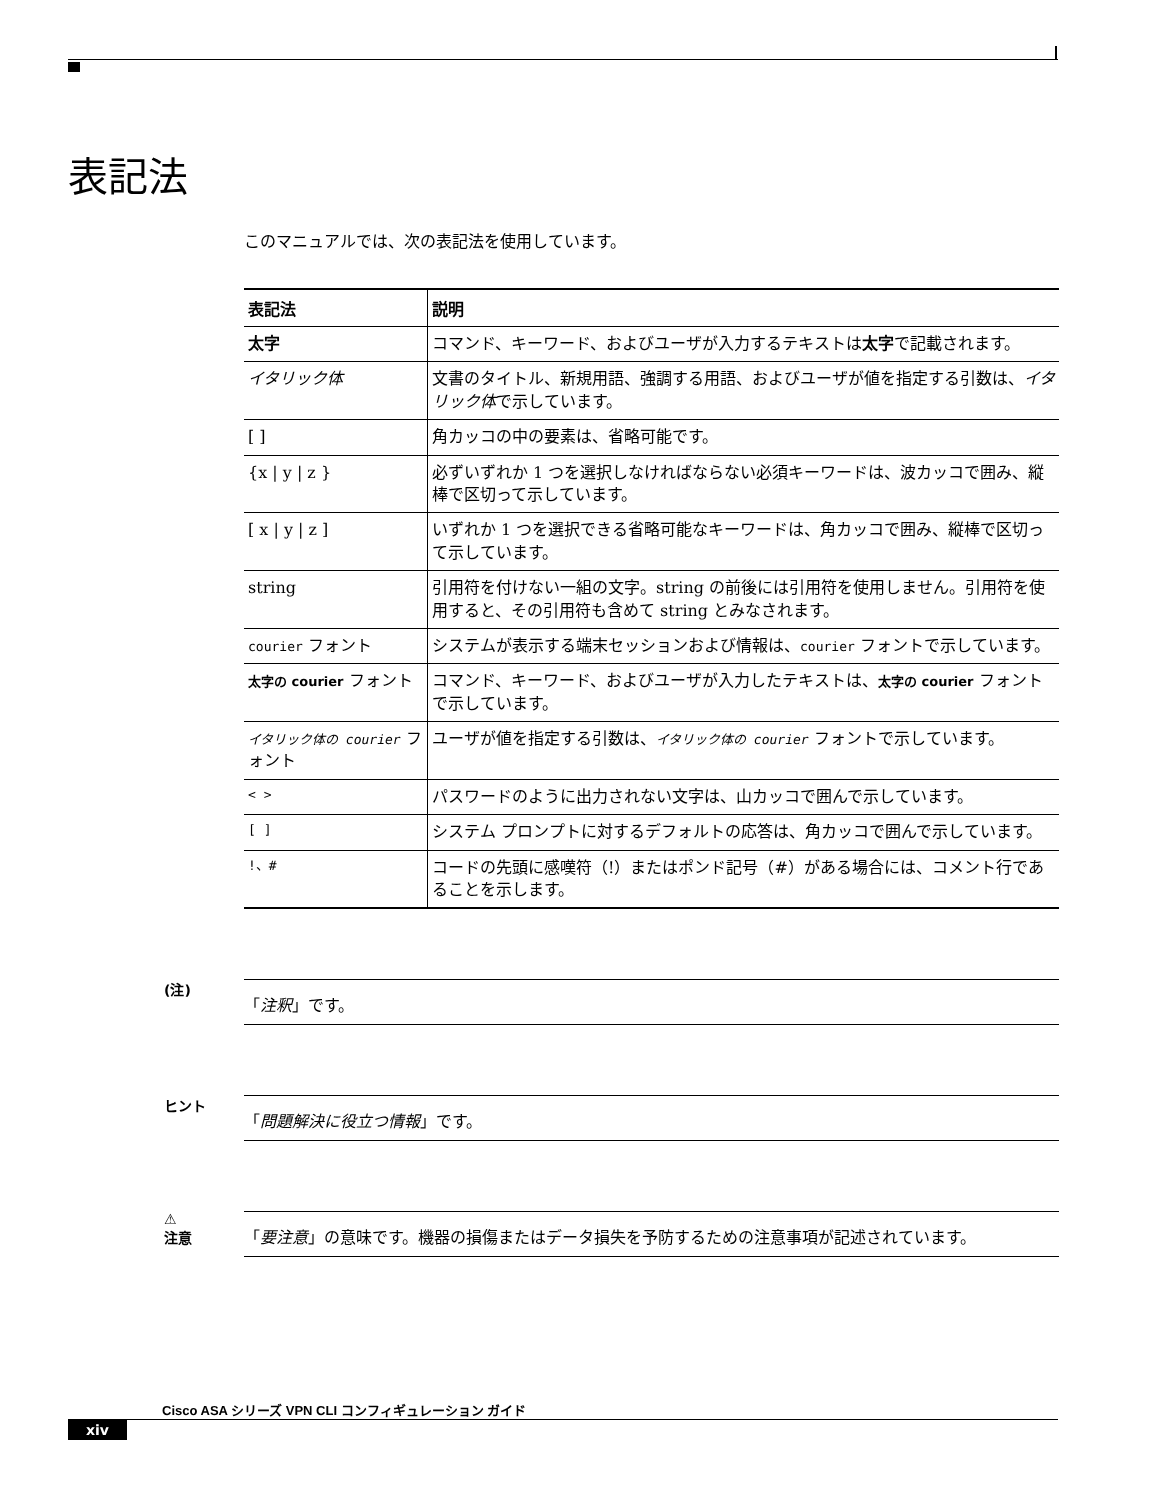表記法
このマニュアルでは、次の表記法を使用しています。
| 表記法 | 説明 |
| --- | --- |
| 太字 | コマンド、キーワード、およびユーザが入力するテキストは 太字 で記載されます。 |
| イタリック体 | 文書のタイトル、新規用語、強調する用語、およびユーザが値を指定する引数は、 イタリック体 で示しています。 |
| [ ] | 角カッコの中の要素は、省略可能です。 |
| {x / y / z } | 必ずいずれか 1 つを選択しなければならない必須キーワードは、波カッコで囲み、縦棒で区切って示しています。 |
| [ x / y / z ] | いずれか 1 つを選択できる省略可能なキーワードは、角カッコで囲み、縦棒で区切って示しています。 |
| string | 引用符を付けない一組の文字。string の前後には引用符を使用しません。引用符を使用すると、その引用符も含めて string とみなされます。 |
| courier フォント | システムが表示する端末セッションおよび情報は、 courier フォントで示しています。 |
| 太字の courier フォント | コマンド、キーワード、およびユーザが入力したテキストは、 太字の courier フォントで示しています。 |
| イタリック体の courier フォント | ユーザが値を指定する引数は、 イタリック体の courier フォントで示しています。 |
| < > | パスワードのように出力されない文字は、山カッコで囲んで示しています。 |
| [ ] | システム プロンプトに対するデフォルトの応答は、角カッコで囲んで示しています。 |
| !、# | コードの先頭に感嘆符（!）またはポンド記号（#）がある場合には、コメント行であることを示します。 |
(注)
「注釈」です。
ヒント
「問題解決に役立つ情報」です。
⚠
注意
「要注意」の意味です。機器の損傷またはデータ損失を予防するための注意事項が記述されています。
Cisco ASA シリーズ VPN CLI コンフィギュレーション ガイド
xiv